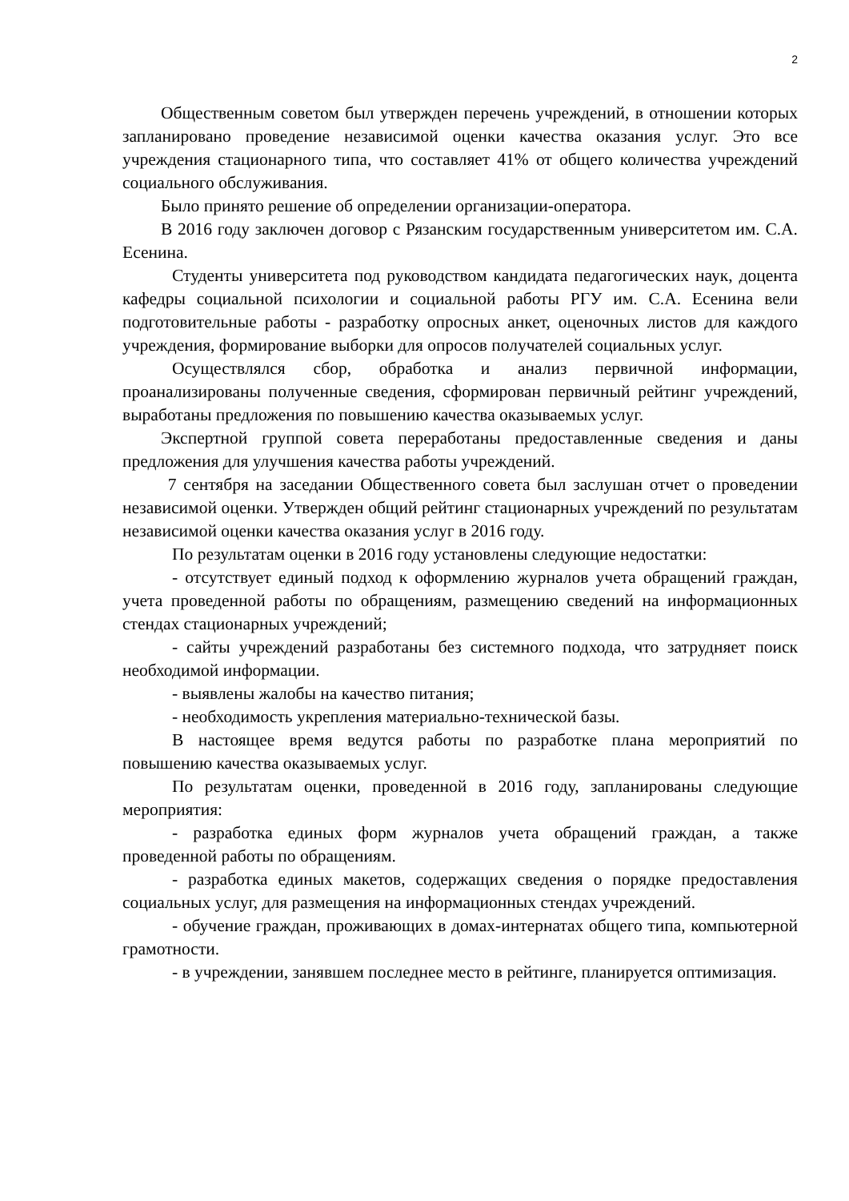2
Общественным советом был утвержден перечень учреждений, в отношении которых запланировано проведение независимой оценки качества оказания услуг. Это все учреждения стационарного типа, что составляет 41% от общего количества учреждений социального обслуживания.
Было принято решение об определении организации-оператора.
В 2016 году заключен договор с Рязанским государственным университетом им. С.А. Есенина.
Студенты университета под руководством кандидата педагогических наук, доцента кафедры социальной психологии и социальной работы РГУ им. С.А. Есенина вели подготовительные работы - разработку опросных анкет, оценочных листов для каждого учреждения, формирование выборки для опросов получателей социальных услуг.
Осуществлялся сбор, обработка и анализ первичной информации, проанализированы полученные сведения, сформирован первичный рейтинг учреждений, выработаны предложения по повышению качества оказываемых услуг.
Экспертной группой совета переработаны предоставленные сведения и даны предложения для улучшения качества работы учреждений.
7 сентября на заседании Общественного совета был заслушан отчет о проведении независимой оценки. Утвержден общий рейтинг стационарных учреждений по результатам независимой оценки качества оказания услуг в 2016 году.
По результатам оценки в 2016 году установлены следующие недостатки:
- отсутствует единый подход к оформлению журналов учета обращений граждан, учета проведенной работы по обращениям, размещению сведений на информационных стендах стационарных учреждений;
- сайты учреждений разработаны без системного подхода, что затрудняет поиск необходимой информации.
- выявлены жалобы на качество питания;
- необходимость укрепления материально-технической базы.
В настоящее время ведутся работы по разработке плана мероприятий по повышению качества оказываемых услуг.
По результатам оценки, проведенной в 2016 году, запланированы следующие мероприятия:
- разработка единых форм журналов учета обращений граждан, а также проведенной работы по обращениям.
- разработка единых макетов, содержащих сведения о порядке предоставления социальных услуг, для размещения на информационных стендах учреждений.
- обучение граждан, проживающих в домах-интернатах общего типа, компьютерной грамотности.
- в учреждении, занявшем последнее место в рейтинге, планируется оптимизация.